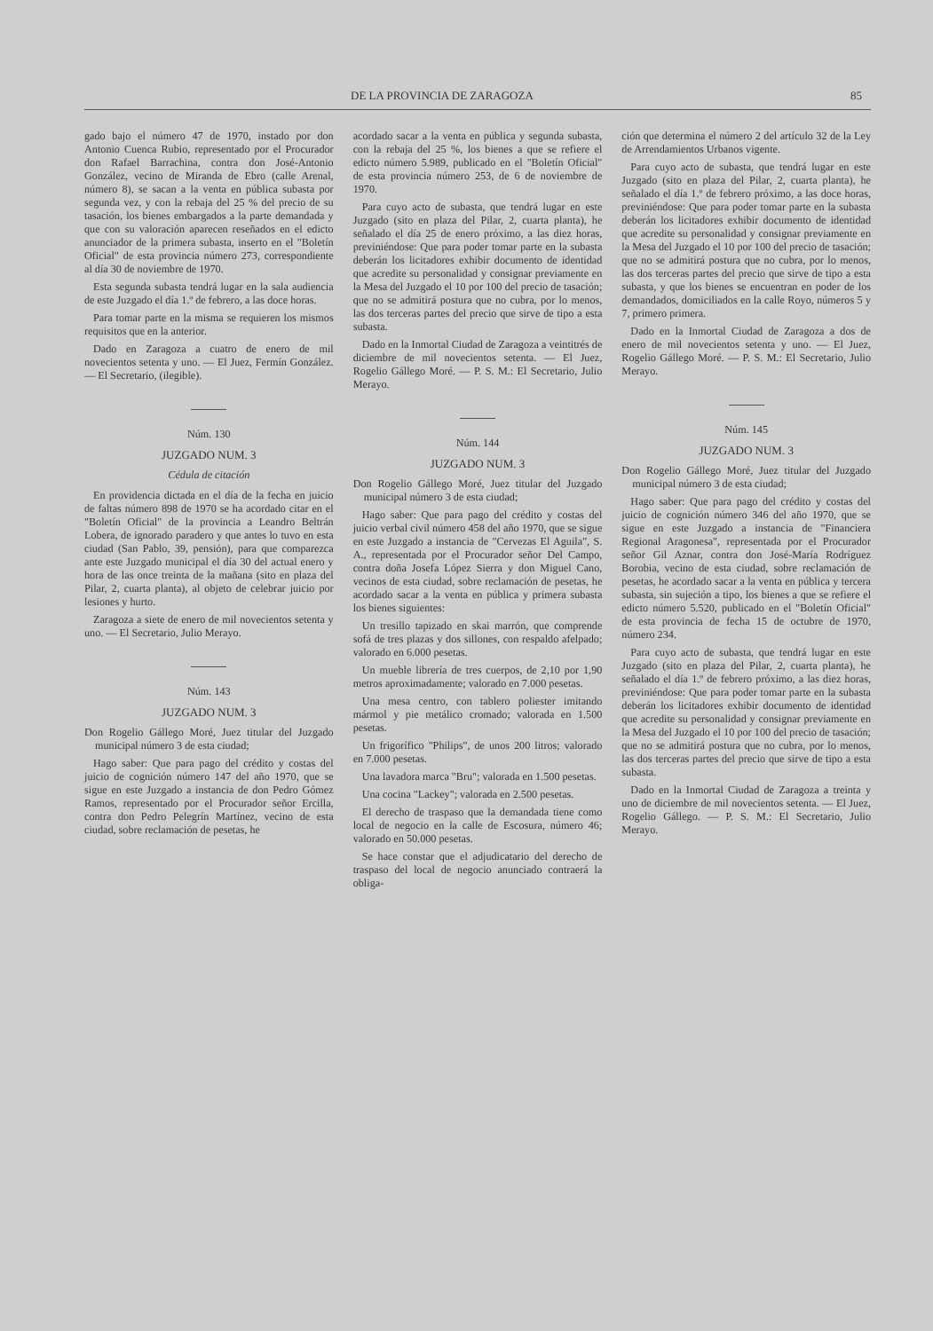DE LA PROVINCIA DE ZARAGOZA 85
gado bajo el número 47 de 1970, instado por don Antonio Cuenca Rubio, representado por el Procurador don Rafael Barrachina, contra don José-Antonio González, vecino de Miranda de Ebro (calle Arenal, número 8), se sacan a la venta en pública subasta por segunda vez, y con la rebaja del 25 % del precio de su tasación, los bienes embargados a la parte demandada y que con su valoración aparecen reseñados en el edicto anunciador de la primera subasta, inserto en el "Boletín Oficial" de esta provincia número 273, correspondiente al día 30 de noviembre de 1970.
Esta segunda subasta tendrá lugar en la sala audiencia de este Juzgado el día 1.º de febrero, a las doce horas.
Para tomar parte en la misma se requieren los mismos requisitos que en la anterior.
Dado en Zaragoza a cuatro de enero de mil novecientos setenta y uno. — El Juez, Fermín González. — El Secretario, (ilegible).
Núm. 130
JUZGADO NUM. 3
Cédula de citación
En providencia dictada en el día de la fecha en juicio de faltas número 898 de 1970 se ha acordado citar en el "Boletín Oficial" de la provincia a Leandro Beltrán Lobera, de ignorado paradero y que antes lo tuvo en esta ciudad (San Pablo, 39, pensión), para que comparezca ante este Juzgado municipal el día 30 del actual enero y hora de las once treinta de la mañana (sito en plaza del Pilar, 2, cuarta planta), al objeto de celebrar juicio por lesiones y hurto.
Zaragoza a siete de enero de mil novecientos setenta y uno. — El Secretario, Julio Merayo.
Núm. 143
JUZGADO NUM. 3
Don Rogelio Gállego Moré, Juez titular del Juzgado municipal número 3 de esta ciudad;
Hago saber: Que para pago del crédito y costas del juicio de cognición número 147 del año 1970, que se sigue en este Juzgado a instancia de don Pedro Gómez Ramos, representado por el Procurador señor Ercilla, contra don Pedro Pelegrín Martínez, vecino de esta ciudad, sobre reclamación de pesetas, he
acordado sacar a la venta en pública y segunda subasta, con la rebaja del 25 %, los bienes a que se refiere el edicto número 5.989, publicado en el "Boletín Oficial" de esta provincia número 253, de 6 de noviembre de 1970.
Para cuyo acto de subasta, que tendrá lugar en este Juzgado (sito en plaza del Pilar, 2, cuarta planta), he señalado el día 25 de enero próximo, a las diez horas, previniéndose: Que para poder tomar parte en la subasta deberán los licitadores exhibir documento de identidad que acredite su personalidad y consignar previamente en la Mesa del Juzgado el 10 por 100 del precio de tasación; que no se admitirá postura que no cubra, por lo menos, las dos terceras partes del precio que sirve de tipo a esta subasta.
Dado en la Inmortal Ciudad de Zaragoza a veintitrés de diciembre de mil novecientos setenta. — El Juez, Rogelio Gállego Moré. — P. S. M.: El Secretario, Julio Merayo.
Núm. 144
JUZGADO NUM. 3
Don Rogelio Gállego Moré, Juez titular del Juzgado municipal número 3 de esta ciudad;
Hago saber: Que para pago del crédito y costas del juicio verbal civil número 458 del año 1970, que se sigue en este Juzgado a instancia de "Cervezas El Aguila", S. A., representada por el Procurador señor Del Campo, contra doña Josefa López Sierra y don Miguel Cano, vecinos de esta ciudad, sobre reclamación de pesetas, he acordado sacar a la venta en pública y primera subasta los bienes siguientes:
Un tresillo tapizado en skai marrón, que comprende sofá de tres plazas y dos sillones, con respaldo afelpado; valorado en 6.000 pesetas.
Un mueble librería de tres cuerpos, de 2,10 por 1,90 metros aproximadamente; valorado en 7.000 pesetas.
Una mesa centro, con tablero poliester imitando mármol y pie metálico cromado; valorada en 1.500 pesetas.
Un frigorífico "Philips", de unos 200 litros; valorado en 7.000 pesetas.
Una lavadora marca "Bru"; valorada en 1.500 pesetas.
Una cocina "Lackey"; valorada en 2.500 pesetas.
El derecho de traspaso que la demandada tiene como local de negocio en la calle de Escosura, número 46; valorado en 50.000 pesetas.
Se hace constar que el adjudicatario del derecho de traspaso del local de negocio anunciado contraerá la obliga-
ción que determina el número 2 del artículo 32 de la Ley de Arrendamientos Urbanos vigente.
Para cuyo acto de subasta, que tendrá lugar en este Juzgado (sito en plaza del Pilar, 2, cuarta planta), he señalado el día 1.º de febrero próximo, a las doce horas, previniéndose: Que para poder tomar parte en la subasta deberán los licitadores exhibir documento de identidad que acredite su personalidad y consignar previamente en la Mesa del Juzgado el 10 por 100 del precio de tasación; que no se admitirá postura que no cubra, por lo menos, las dos terceras partes del precio que sirve de tipo a esta subasta, y que los bienes se encuentran en poder de los demandados, domiciliados en la calle Royo, números 5 y 7, primero primera.
Dado en la Inmortal Ciudad de Zaragoza a dos de enero de mil novecientos setenta y uno. — El Juez, Rogelio Gállego Moré. — P. S. M.: El Secretario, Julio Merayo.
Núm. 145
JUZGADO NUM. 3
Don Rogelio Gállego Moré, Juez titular del Juzgado municipal número 3 de esta ciudad;
Hago saber: Que para pago del crédito y costas del juicio de cognición número 346 del año 1970, que se sigue en este Juzgado a instancia de "Financiera Regional Aragonesa", representada por el Procurador señor Gil Aznar, contra don José-María Rodríguez Borobia, vecino de esta ciudad, sobre reclamación de pesetas, he acordado sacar a la venta en pública y tercera subasta, sin sujeción a tipo, los bienes a que se refiere el edicto número 5.520, publicado en el "Boletín Oficial" de esta provincia de fecha 15 de octubre de 1970, número 234.
Para cuyo acto de subasta, que tendrá lugar en este Juzgado (sito en plaza del Pilar, 2, cuarta planta), he señalado el día 1.º de febrero próximo, a las diez horas, previniéndose: Que para poder tomar parte en la subasta deberán los licitadores exhibir documento de identidad que acredite su personalidad y consignar previamente en la Mesa del Juzgado el 10 por 100 del precio de tasación; que no se admitirá postura que no cubra, por lo menos, las dos terceras partes del precio que sirve de tipo a esta subasta.
Dado en la Inmortal Ciudad de Zaragoza a treinta y uno de diciembre de mil novecientos setenta. — El Juez, Rogelio Gállego. — P. S. M.: El Secretario, Julio Merayo.